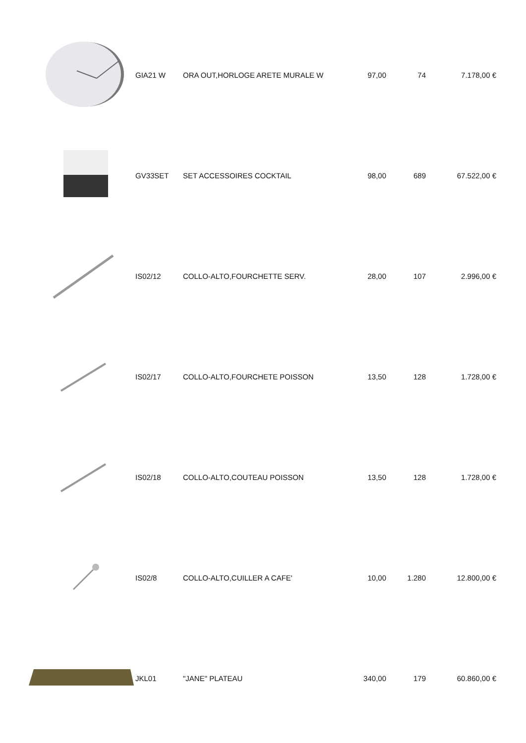| | GIA21 W | ORA OUT,HORLOGE ARETE MURALE W | 97,00 | 74 | 7.178,00 € |
| | GV33SET | SET ACCESSOIRES COCKTAIL | 98,00 | 689 | 67.522,00 € |
| | IS02/12 | COLLO-ALTO,FOURCHETTE SERV. | 28,00 | 107 | 2.996,00 € |
| | IS02/17 | COLLO-ALTO,FOURCHETE POISSON | 13,50 | 128 | 1.728,00 € |
| | IS02/18 | COLLO-ALTO,COUTEAU POISSON | 13,50 | 128 | 1.728,00 € |
| | IS02/8 | COLLO-ALTO,CUILLER A CAFE' | 10,00 | 1.280 | 12.800,00 € |
| | JKL01 | "JANE" PLATEAU | 340,00 | 179 | 60.860,00 € |